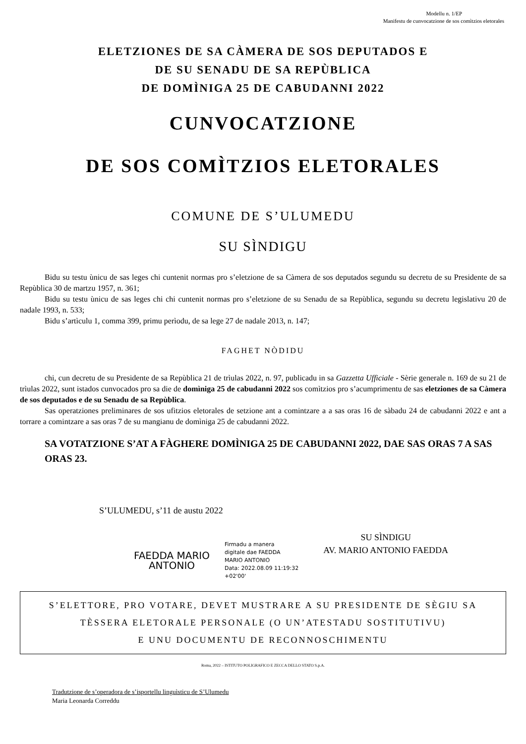Modellu n. 1/EP
Manifestu de cunvocatzione de sos comìtzios eletorales
ELETZIONES DE SA CÀMERA DE SOS DEPUTADOS E
DE SU SENADU DE SA REPÙBLICA
DE DOMÌNIGA 25 DE CABUDANNI 2022
CUNVOCATZIONE
DE SOS COMÌTZIOS ELETORALES
COMUNE DE S’ULUMEDU
SU SÌNDIGU
Bidu su testu ùnicu de sas leges chi cuntenit normas pro s’eletzione de sa Càmera de sos deputados segundu su decretu de su Presidente de sa Repùblica 30 de martzu 1957, n. 361;
Bidu su testu ùnicu de sas leges chi chi cuntenit normas pro s’eletzione de su Senadu de sa Repùblica, segundu su decretu legislativu 20 de nadale 1993, n. 533;
Bidu s’artìculu 1, comma 399, primu perìodu, de sa lege 27 de nadale 2013, n. 147;
FAGHET NÒDIDU
chi, cun decretu de su Presidente de sa Repùblica 21 de trìulas 2022, n. 97, publicadu in sa Gazzetta Ufficiale - Sèrie generale n. 169 de su 21 de trìulas 2022, sunt istados cunvocados pro sa die de domìniga 25 de cabudanni 2022 sos comìtzios pro s’acumprimentu de sas eletziones de sa Càmera de sos deputados e de su Senadu de sa Repùblica.
Sas operatziones preliminares de sos ufitzios eletorales de setzione ant a comintzare a a sas oras 16 de sàbadu 24 de cabudanni 2022 e ant a torrare a comintzare a sas oras 7 de su mangianu de domìniga 25 de cabudanni 2022.
SA VOTATZIONE S’AT A FÀGHERE DOMÌNIGA 25 DE CABUDANNI 2022, DAE SAS ORAS 7 A SAS ORAS 23.
S’ULUMEDU, s’11 de austu 2022
FAEDDA MARIO
ANTONIO
Firmadu a manera
digitale dae FAEDDA
MARIO ANTONIO
Data: 2022.08.09 11:19:32
+02'00'
SU SÌNDIGU
AV. MARIO ANTONIO FAEDDA
S’ELETTORE, PRO VOTARE, DEVET MUSTRARE A SU PRESIDENTE DE SÈGIU SA
TÈSSERA ELETORALE PERSONALE (O UN’ATESTADU SOSTITUTIVU)
E UNU DOCUMENTU DE RECONNOSCHIMENTU
Roma, 2022 – ISTITUTO POLIGRAFICO E ZECCA DELLO STATO S.p.A.
Tradutzione de s’operadora de s’isportellu linguìsticu de S’Ulumedu
Maria Leonarda Correddu